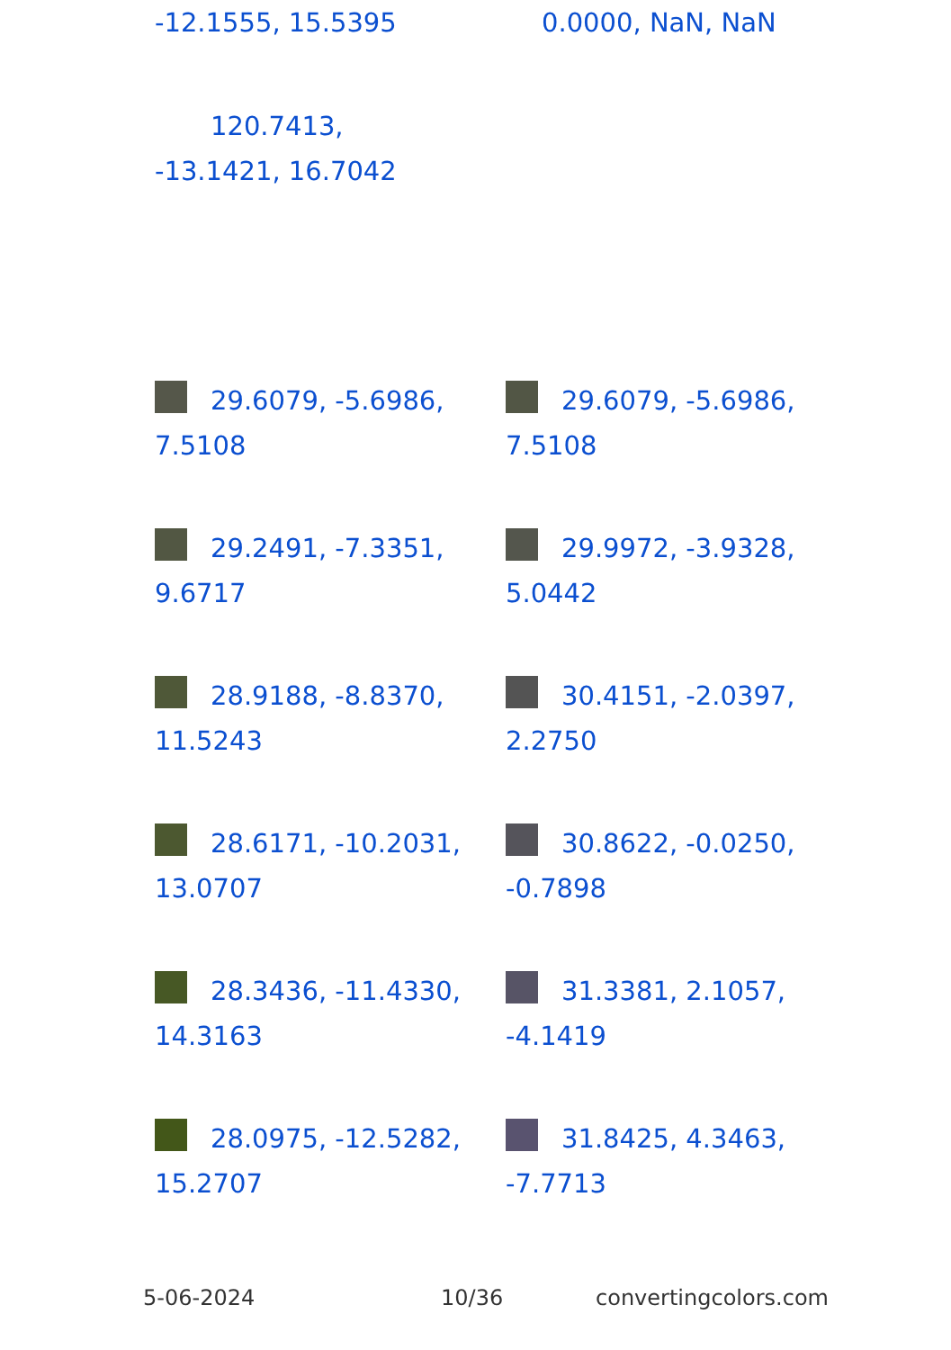-12.1555, 15.5395 0.0000, NaN, NaN
120.7413,
-13.1421, 16.7042
29.6079, -5.6986, 7.5108
29.6079, -5.6986, 7.5108
29.2491, -7.3351, 9.6717
29.9972, -3.9328, 5.0442
28.9188, -8.8370, 11.5243
30.4151, -2.0397, 2.2750
28.6171, -10.2031, 13.0707
30.8622, -0.0250, -0.7898
28.3436, -11.4330, 14.3163
31.3381, 2.1057, -4.1419
28.0975, -12.5282, 15.2707
31.8425, 4.3463, -7.7713
5-06-2024 10/36 convertingcolors.com